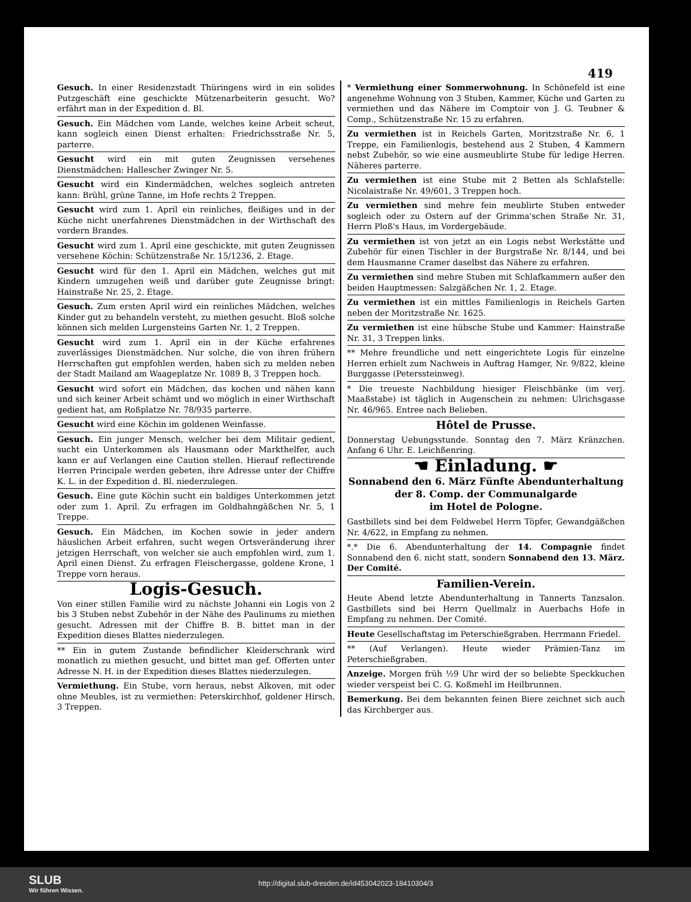419
Gesuch. In einer Residenzstadt Thüringens wird in ein solides Putzgeschäft eine geschickte Mützenarbeiterin gesucht. Wo? erfährt man in der Expedition d. Bl.
Gesuch. Ein Mädchen vom Lande, welches keine Arbeit scheut, kann sogleich einen Dienst erhalten: Friedrichsstraße Nr. 5, parterre.
Gesucht wird ein mit guten Zeugnissen versehenes Dienstmädchen: Hallescher Zwinger Nr. 5.
Gesucht wird ein Kindermädchen, welches sogleich antreten kann: Brühl, grüne Tanne, im Hofe rechts 2 Treppen.
Gesucht wird zum 1. April ein reinliches, fleißiges und in der Küche nicht unerfahrenes Dienstmädchen in der Wirthschaft des vordern Brandes.
Gesucht wird zum 1. April eine geschickte, mit guten Zeugnissen versehene Köchin: Schützenstraße Nr. 15/1236, 2. Etage.
Gesucht wird für den 1. April ein Mädchen, welches gut mit Kindern umzugehen weiß und darüber gute Zeugnisse bringt: Hainstraße Nr. 25, 2. Etage.
Gesuch. Zum ersten April wird ein reinliches Mädchen, welches Kinder gut zu behandeln versteht, zu miethen gesucht. Bloß solche können sich melden Lurgensteins Garten Nr. 1, 2 Treppen.
Gesucht wird zum 1. April ein in der Küche erfahrenes zuverlässiges Dienstmädchen. Nur solche, die von ihren frühern Herrschaften gut empfohlen werden, haben sich zu melden neben der Stadt Mailand am Waageplatze Nr. 1089 B, 3 Treppen hoch.
Gesucht wird sofort ein Mädchen, das kochen und nähen kann und sich keiner Arbeit schämt und wo möglich in einer Wirthschaft gedient hat, am Roßplatze Nr. 78/935 parterre.
Gesucht wird eine Köchin im goldenen Weinfasse.
Gesuch. Ein junger Mensch, welcher bei dem Militair gedient, sucht ein Unterkommen als Hausmann oder Markthelfer, auch kann er auf Verlangen eine Caution stellen. Hierauf reflectirende Herren Principale werden gebeten, ihre Adresse unter der Chiffre K. L. in der Expedition d. Bl. niederzulegen.
Gesuch. Eine gute Köchin sucht ein baldiges Unterkommen jetzt oder zum 1. April. Zu erfragen im Goldhahngäßchen Nr. 5, 1 Treppe.
Gesuch. Ein Mädchen, im Kochen sowie in jeder andern häuslichen Arbeit erfahren, sucht wegen Ortsveränderung ihrer jetzigen Herrschaft, von welcher sie auch empfohlen wird, zum 1. April einen Dienst. Zu erfragen Fleischergasse, goldene Krone, 1 Treppe vorn heraus.
Logis-Gesuch.
Von einer stillen Familie wird zu nächste Johanni ein Logis von 2 bis 3 Stuben nebst Zubehör in der Nähe des Paulinums zu miethen gesucht. Adressen mit der Chiffre B. B. bittet man in der Expedition dieses Blattes niederzulegen.
** Ein in gutem Zustande befindlicher Kleiderschrank wird monatlich zu miethen gesucht, und bittet man gef. Offerten unter Adresse N. H. in der Expedition dieses Blattes niederzulegen.
Vermiethung. Ein Stube, vorn heraus, nebst Alkoven, mit oder ohne Meubles, ist zu vermiethen: Peterskirchhof, goldener Hirsch, 3 Treppen.
* Vermiethung einer Sommerwohnung. In Schönefeld ist eine angenehme Wohnung von 3 Stuben, Kammer, Küche und Garten zu vermiethen und das Nähere im Comptoir von J. G. Teubner & Comp., Schützenstraße Nr. 15 zu erfahren.
Zu vermiethen ist in Reichels Garten, Moritzstraße Nr. 6, 1 Treppe, ein Familienlogis, bestehend aus 2 Stuben, 4 Kammern nebst Zubehör, so wie eine ausmeublirte Stube für ledige Herren. Näheres parterre.
Zu vermiethen ist eine Stube mit 2 Betten als Schlafstelle: Nicolaistraße Nr. 49/601, 3 Treppen hoch.
Zu vermiethen sind mehre fein meublirte Stuben entweder sogleich oder zu Ostern auf der Grimma'schen Straße Nr. 31, Herrn Ploß's Haus, im Vordergebäude.
Zu vermiethen ist von jetzt an ein Logis nebst Werkstätte und Zubehör für einen Tischler in der Burgstraße Nr. 8/144, und bei dem Hausmanne Cramer daselbst das Nähere zu erfahren.
Zu vermiethen sind mehre Stuben mit Schlafkammern außer den beiden Hauptmessen: Salzgäßchen Nr. 1, 2. Etage.
Zu vermiethen ist ein mittles Familienlogis in Reichels Garten neben der Moritzstraße Nr. 1625.
Zu vermiethen ist eine hübsche Stube und Kammer: Hainstraße Nr. 31, 3 Treppen links.
** Mehre freundliche und nett eingerichtete Logis für einzelne Herren erhielt zum Nachweis in Auftrag Hamger, Nr. 9/822, kleine Burggasse (Peterssteinweg).
* Die treueste Nachbildung hiesiger Fleischbänke (im verj. Maaßstabe) ist täglich in Augenschein zu nehmen: Ulrichsgasse Nr. 46/965. Entree nach Belieben.
Hôtel de Prusse.
Donnerstag Uebungsstunde. Sonntag den 7. März Kränzchen. Anfang 6 Uhr. E. Leichßenring.
☚ Einladung. ☛
Sonnabend den 6. März Fünfte Abendunterhaltung der 8. Comp. der Communalgarde
im Hotel de Pologne.
Gastbillets sind bei dem Feldwebel Herrn Töpfer, Gewandgäßchen Nr. 4/622, in Empfang zu nehmen.
*.* Die 6. Abendunterhaltung der 14. Compagnie findet Sonnabend den 6. nicht statt, sondern Sonnabend den 13. März. Der Comité.
Familien-Verein.
Heute Abend letzte Abendunterhaltung in Tannerts Tanzsalon. Gastbillets sind bei Herrn Quellmalz in Auerbachs Hofe in Empfang zu nehmen. Der Comité.
Heute Gesellschaftstag im Peterschießgraben. Herrmann Friedel.
** (Auf Verlangen). Heute wieder Prämien-Tanz im Peterschießgraben.
Anzeige. Morgen früh ½9 Uhr wird der so beliebte Speckkuchen wieder verspeist bei C. G. Koßmehl im Heilbrunnen.
Bemerkung. Bei dem bekannten feinen Biere zeichnet sich auch das Kirchberger aus.
SLUB
Wir führen Wissen.
http://digital.slub-dresden.de/id453042023-18410304/3